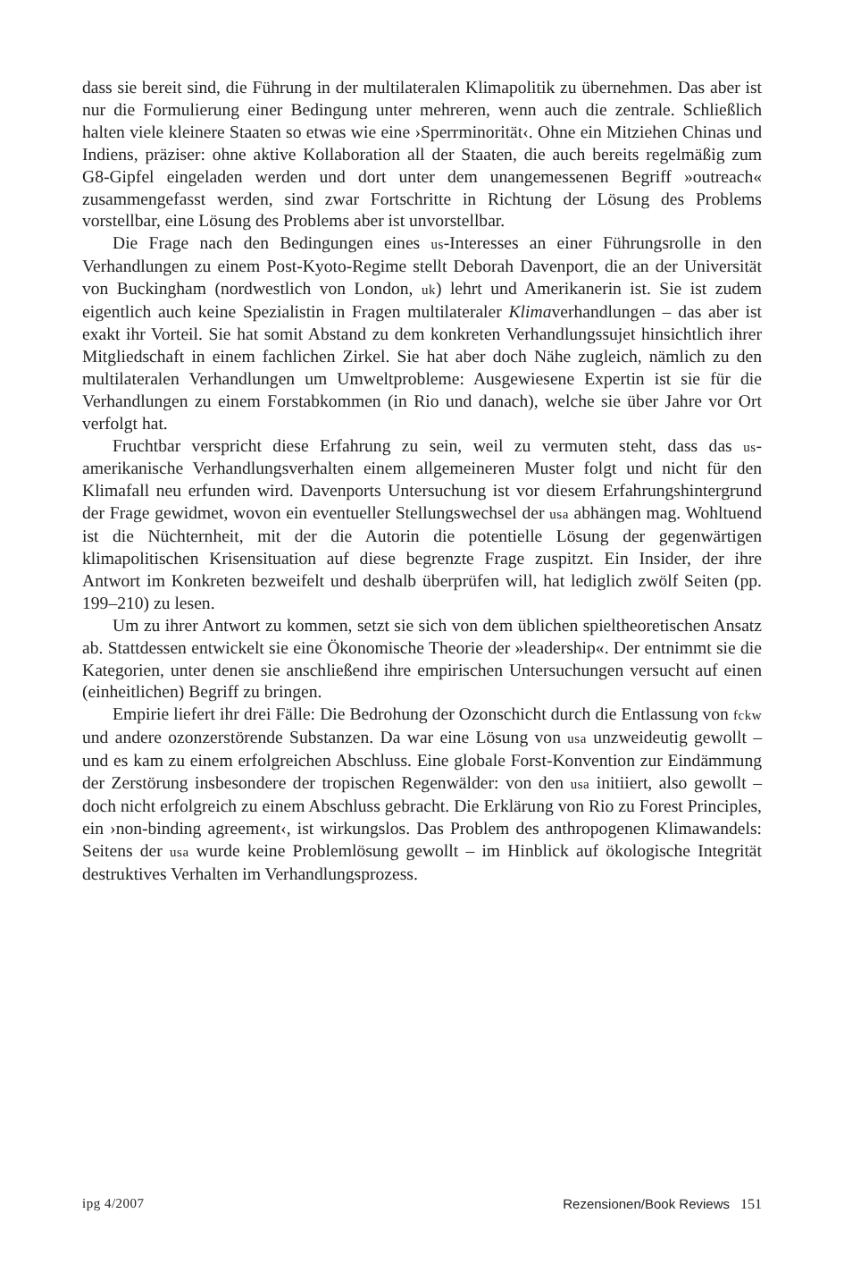dass sie bereit sind, die Führung in der multilateralen Klimapolitik zu übernehmen. Das aber ist nur die Formulierung einer Bedingung unter mehreren, wenn auch die zentrale. Schließlich halten viele kleinere Staaten so etwas wie eine ›Sperrminorität‹. Ohne ein Mitziehen Chinas und Indiens, präziser: ohne aktive Kollaboration all der Staaten, die auch bereits regelmäßig zum G8-Gipfel eingeladen werden und dort unter dem unangemessenen Begriff »outreach« zusammengefasst werden, sind zwar Fortschritte in Richtung der Lösung des Problems vorstellbar, eine Lösung des Problems aber ist unvorstellbar.
Die Frage nach den Bedingungen eines us-Interesses an einer Führungsrolle in den Verhandlungen zu einem Post-Kyoto-Regime stellt Deborah Davenport, die an der Universität von Buckingham (nordwestlich von London, uk) lehrt und Amerikanerin ist. Sie ist zudem eigentlich auch keine Spezialistin in Fragen multilateraler Klimaverhandlungen – das aber ist exakt ihr Vorteil. Sie hat somit Abstand zu dem konkreten Verhandlungssujet hinsichtlich ihrer Mitgliedschaft in einem fachlichen Zirkel. Sie hat aber doch Nähe zugleich, nämlich zu den multilateralen Verhandlungen um Umweltprobleme: Ausgewiesene Expertin ist sie für die Verhandlungen zu einem Forstabkommen (in Rio und danach), welche sie über Jahre vor Ort verfolgt hat.
Fruchtbar verspricht diese Erfahrung zu sein, weil zu vermuten steht, dass das us-amerikanische Verhandlungsverhalten einem allgemeineren Muster folgt und nicht für den Klimafall neu erfunden wird. Davenports Untersuchung ist vor diesem Erfahrungshintergrund der Frage gewidmet, wovon ein eventueller Stellungswechsel der usa abhängen mag. Wohltuend ist die Nüchternheit, mit der die Autorin die potentielle Lösung der gegenwärtigen klimapolitischen Krisensituation auf diese begrenzte Frage zuspitzt. Ein Insider, der ihre Antwort im Konkreten bezweifelt und deshalb überprüfen will, hat lediglich zwölf Seiten (pp. 199–210) zu lesen.
Um zu ihrer Antwort zu kommen, setzt sie sich von dem üblichen spieltheoretischen Ansatz ab. Stattdessen entwickelt sie eine Ökonomische Theorie der »leadership«. Der entnimmt sie die Kategorien, unter denen sie anschließend ihre empirischen Untersuchungen versucht auf einen (einheitlichen) Begriff zu bringen.
Empirie liefert ihr drei Fälle: Die Bedrohung der Ozonschicht durch die Entlassung von fckw und andere ozonzerstörende Substanzen. Da war eine Lösung von usa unzweideutig gewollt – und es kam zu einem erfolgreichen Abschluss. Eine globale Forst-Konvention zur Eindämmung der Zerstörung insbesondere der tropischen Regenwälder: von den usa initiiert, also gewollt – doch nicht erfolgreich zu einem Abschluss gebracht. Die Erklärung von Rio zu Forest Principles, ein ›non-binding agreement‹, ist wirkungslos. Das Problem des anthropogenen Klimawandels: Seitens der usa wurde keine Problemlösung gewollt – im Hinblick auf ökologische Integrität destruktives Verhalten im Verhandlungsprozess.
ipg 4/2007 Rezensionen/Book Reviews 151